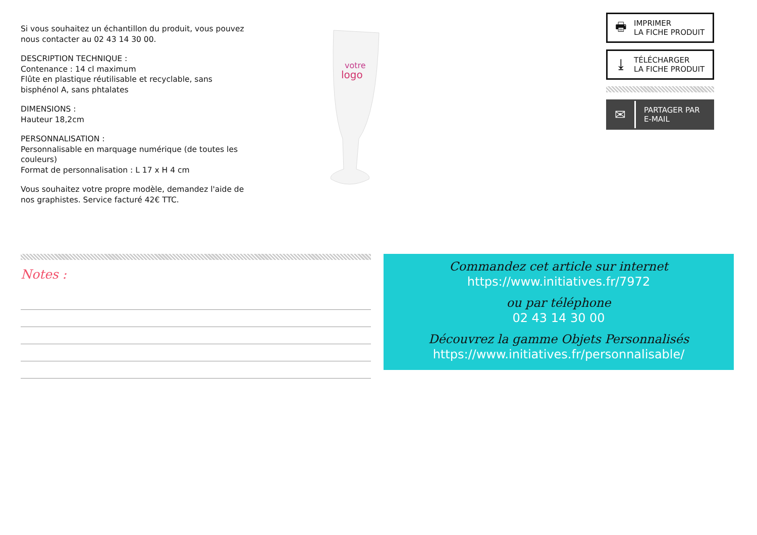Si vous souhaitez un échantillon du produit, vous pouvez nous contacter au 02 43 14 30 00.
DESCRIPTION TECHNIQUE :
Contenance : 14 cl maximum
Flûte en plastique réutilisable et recyclable, sans bisphénol A, sans phtalates
DIMENSIONS :
Hauteur 18,2cm
PERSONNALISATION :
Personnalisable en marquage numérique (de toutes les couleurs)
Format de personnalisation : L 17 x H 4 cm
Vous souhaitez votre propre modèle, demandez l'aide de nos graphistes. Service facturé 42€ TTC.
votre
logo
🖶 IMPRIMER
LA FICHE PRODUIT
⤓ TÉLÉCHARGER
LA FICHE PRODUIT
✉ PARTAGER PAR
E-MAIL
Notes :
Commandez cet article sur internet
https://www.initiatives.fr/7972
ou par téléphone
02 43 14 30 00
Découvrez la gamme Objets Personnalisés
https://www.initiatives.fr/personnalisable/